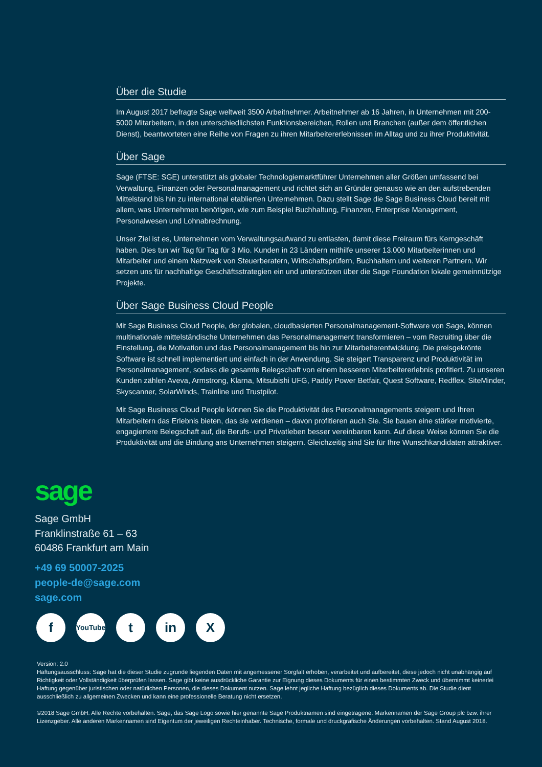Über die Studie
Im August 2017 befragte Sage weltweit 3500 Arbeitnehmer. Arbeitnehmer ab 16 Jahren, in Unternehmen mit 200-5000 Mitarbeitern, in den unterschiedlichsten Funktionsbereichen, Rollen und Branchen (außer dem öffentlichen Dienst), beantworteten eine Reihe von Fragen zu ihren Mitarbeitererlebnissen im Alltag und zu ihrer Produktivität.
Über Sage
Sage (FTSE: SGE) unterstützt als globaler Technologiemarktführer Unternehmen aller Größen umfassend bei Verwaltung, Finanzen oder Personalmanagement und richtet sich an Gründer genauso wie an den aufstrebenden Mittelstand bis hin zu international etablierten Unternehmen. Dazu stellt Sage die Sage Business Cloud bereit mit allem, was Unternehmen benötigen, wie zum Beispiel Buchhaltung, Finanzen, Enterprise Management, Personalwesen und Lohnabrechnung.
Unser Ziel ist es, Unternehmen vom Verwaltungsaufwand zu entlasten, damit diese Freiraum fürs Kerngeschäft haben. Dies tun wir Tag für Tag für 3 Mio. Kunden in 23 Ländern mithilfe unserer 13.000 Mitarbeiterinnen und Mitarbeiter und einem Netzwerk von Steuerberatern, Wirtschaftsprüfern, Buchhaltern und weiteren Partnern. Wir setzen uns für nachhaltige Geschäftsstrategien ein und unterstützen über die Sage Foundation lokale gemeinnützige Projekte.
Über Sage Business Cloud People
Mit Sage Business Cloud People, der globalen, cloudbasierten Personalmanagement-Software von Sage, können multinationale mittelständische Unternehmen das Personalmanagement transformieren – vom Recruiting über die Einstellung, die Motivation und das Personalmanagement bis hin zur Mitarbeiterentwicklung. Die preisgekrönte Software ist schnell implementiert und einfach in der Anwendung. Sie steigert Transparenz und Produktivität im Personalmanagement, sodass die gesamte Belegschaft von einem besseren Mitarbeitererlebnis profitiert. Zu unseren Kunden zählen Aveva, Armstrong, Klarna, Mitsubishi UFG, Paddy Power Betfair, Quest Software, Redflex, SiteMinder, Skyscanner, SolarWinds, Trainline und Trustpilot.
Mit Sage Business Cloud People können Sie die Produktivität des Personalmanagements steigern und Ihren Mitarbeitern das Erlebnis bieten, das sie verdienen – davon profitieren auch Sie. Sie bauen eine stärker motivierte, engagiertere Belegschaft auf, die Berufs- und Privatleben besser vereinbaren kann. Auf diese Weise können Sie die Produktivität und die Bindung ans Unternehmen steigern. Gleichzeitig sind Sie für Ihre Wunschkandidaten attraktiver.
sage
Sage GmbH
Franklinstraße 61 – 63
60486 Frankfurt am Main
+49 69 50007-2025
people-de@sage.com
sage.com
f
YouTube
t in X
Version: 2.0
Haftungsausschluss: Sage hat die dieser Studie zugrunde liegenden Daten mit angemessener Sorgfalt erhoben, verarbeitet und aufbereitet, diese jedoch nicht unabhängig auf Richtigkeit oder Vollständigkeit überprüfen lassen. Sage gibt keine ausdrückliche Garantie zur Eignung dieses Dokuments für einen bestimmten Zweck und übernimmt keinerlei Haftung gegenüber juristischen oder natürlichen Personen, die dieses Dokument nutzen. Sage lehnt jegliche Haftung bezüglich dieses Dokuments ab. Die Studie dient ausschließlich zu allgemeinen Zwecken und kann eine professionelle Beratung nicht ersetzen.
©2018 Sage GmbH. Alle Rechte vorbehalten. Sage, das Sage Logo sowie hier genannte Sage Produktnamen sind eingetragene. Markennamen der Sage Group plc bzw. ihrer Lizenzgeber. Alle anderen Markennamen sind Eigentum der jeweiligen Rechteinhaber. Technische, formale und druckgrafische Änderungen vorbehalten. Stand August 2018.